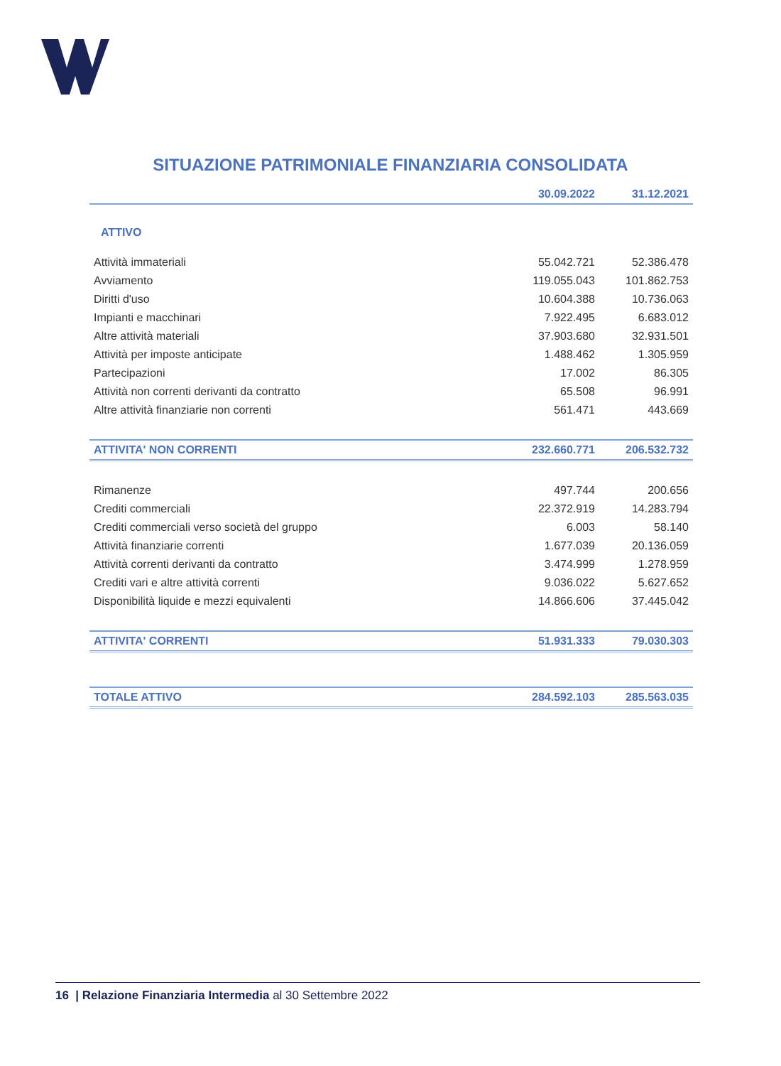SITUAZIONE PATRIMONIALE FINANZIARIA CONSOLIDATA
| | 30.09.2022 | 31.12.2021 |
| --- | --- | --- |
| ATTIVO | | |
| Attività immateriali | 55.042.721 | 52.386.478 |
| Avviamento | 119.055.043 | 101.862.753 |
| Diritti d'uso | 10.604.388 | 10.736.063 |
| Impianti e macchinari | 7.922.495 | 6.683.012 |
| Altre attività materiali | 37.903.680 | 32.931.501 |
| Attività per imposte anticipate | 1.488.462 | 1.305.959 |
| Partecipazioni | 17.002 | 86.305 |
| Attività non correnti derivanti da contratto | 65.508 | 96.991 |
| Altre attività finanziarie non correnti | 561.471 | 443.669 |
| ATTIVITA' NON CORRENTI | 232.660.771 | 206.532.732 |
| Rimanenze | 497.744 | 200.656 |
| Crediti commerciali | 22.372.919 | 14.283.794 |
| Crediti commerciali verso società del gruppo | 6.003 | 58.140 |
| Attività finanziarie correnti | 1.677.039 | 20.136.059 |
| Attività correnti derivanti da contratto | 3.474.999 | 1.278.959 |
| Crediti vari e altre attività correnti | 9.036.022 | 5.627.652 |
| Disponibilità liquide e mezzi equivalenti | 14.866.606 | 37.445.042 |
| ATTIVITA' CORRENTI | 51.931.333 | 79.030.303 |
| TOTALE ATTIVO | 284.592.103 | 285.563.035 |
16 | Relazione Finanziaria Intermedia al 30 Settembre 2022